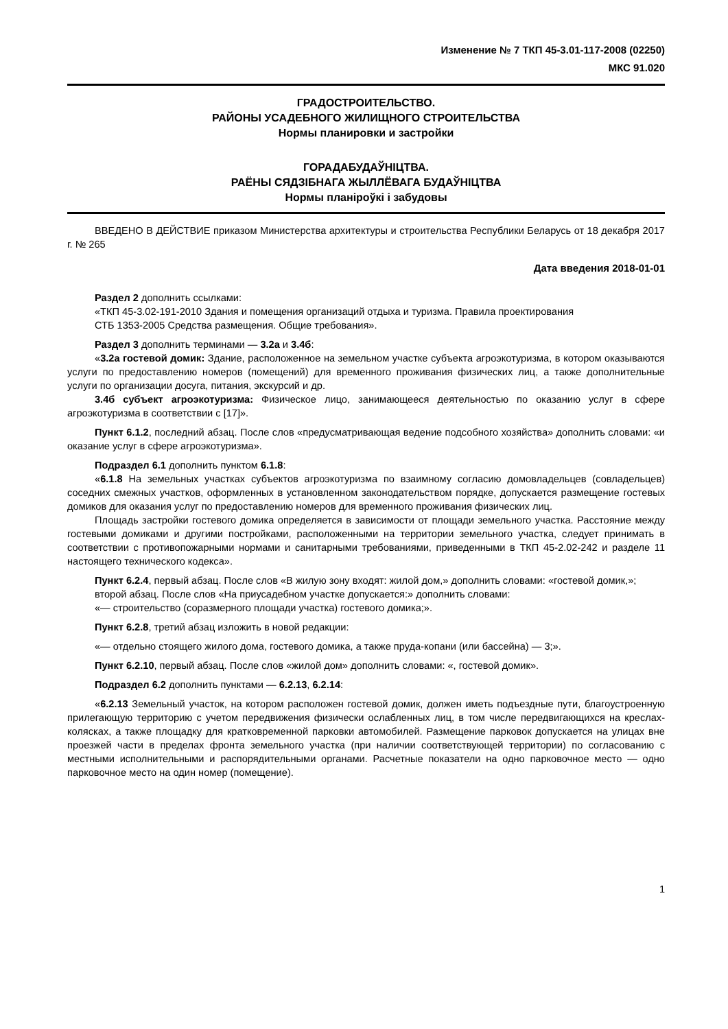Изменение № 7 ТКП 45-3.01-117-2008 (02250)
МКС 91.020
ГРАДОСТРОИТЕЛЬСТВО.
РАЙОНЫ УСАДЕБНОГО ЖИЛИЩНОГО СТРОИТЕЛЬСТВА
Нормы планировки и застройки
ГОРАДАБУДАЎНІЦТВА.
РАЁНЫ СЯДЗІБНАГА ЖЫЛЛЁВАГА БУДАЎНІЦТВА
Нормы планіроўкі і забудовы
ВВЕДЕНО В ДЕЙСТВИЕ приказом Министерства архитектуры и строительства Республики Беларусь от 18 декабря 2017 г. № 265
Дата введения 2018-01-01
Раздел 2 дополнить ссылками:
«ТКП 45-3.02-191-2010 Здания и помещения организаций отдыха и туризма. Правила проектирования
СТБ 1353-2005 Средства размещения. Общие требования».
Раздел 3 дополнить терминами — 3.2а и 3.4б:
«3.2а гостевой домик: Здание, расположенное на земельном участке субъекта агроэкотуризма, в котором оказываются услуги по предоставлению номеров (помещений) для временного проживания физических лиц, а также дополнительные услуги по организации досуга, питания, экскурсий и др.
3.4б субъект агроэкотуризма: Физическое лицо, занимающееся деятельностью по оказанию услуг в сфере агроэкотуризма в соответствии с [17]».
Пункт 6.1.2, последний абзац. После слов «предусматривающая ведение подсобного хозяйства» дополнить словами: «и оказание услуг в сфере агроэкотуризма».
Подраздел 6.1 дополнить пунктом 6.1.8:
«6.1.8 На земельных участках субъектов агроэкотуризма по взаимному согласию домовладельцев (совладельцев) соседних смежных участков, оформленных в установленном законодательством порядке, допускается размещение гостевых домиков для оказания услуг по предоставлению номеров для временного проживания физических лиц.
Площадь застройки гостевого домика определяется в зависимости от площади земельного участка. Расстояние между гостевыми домиками и другими постройками, расположенными на территории земельного участка, следует принимать в соответствии с противопожарными нормами и санитарными требованиями, приведенными в ТКП 45-2.02-242 и разделе 11 настоящего технического кодекса».
Пункт 6.2.4, первый абзац. После слов «В жилую зону входят: жилой дом,» дополнить словами: «гостевой домик,»;
второй абзац. После слов «На приусадебном участке допускается:» дополнить словами:
«— строительство (соразмерного площади участка) гостевого домика;».
Пункт 6.2.8, третий абзац изложить в новой редакции:
«— отдельно стоящего жилого дома, гостевого домика, а также пруда-копани (или бассейна) — 3;».
Пункт 6.2.10, первый абзац. После слов «жилой дом» дополнить словами: «, гостевой домик».
Подраздел 6.2 дополнить пунктами — 6.2.13, 6.2.14:
«6.2.13 Земельный участок, на котором расположен гостевой домик, должен иметь подъездные пути, благоустроенную прилегающую территорию с учетом передвижения физически ослабленных лиц, в том числе передвигающихся на креслах-колясках, а также площадку для кратковременной парковки автомобилей. Размещение парковок допускается на улицах вне проезжей части в пределах фронта земельного участка (при наличии соответствующей территории) по согласованию с местными исполнительными и распорядительными органами. Расчетные показатели на одно парковочное место — одно парковочное место на один номер (помещение).
1